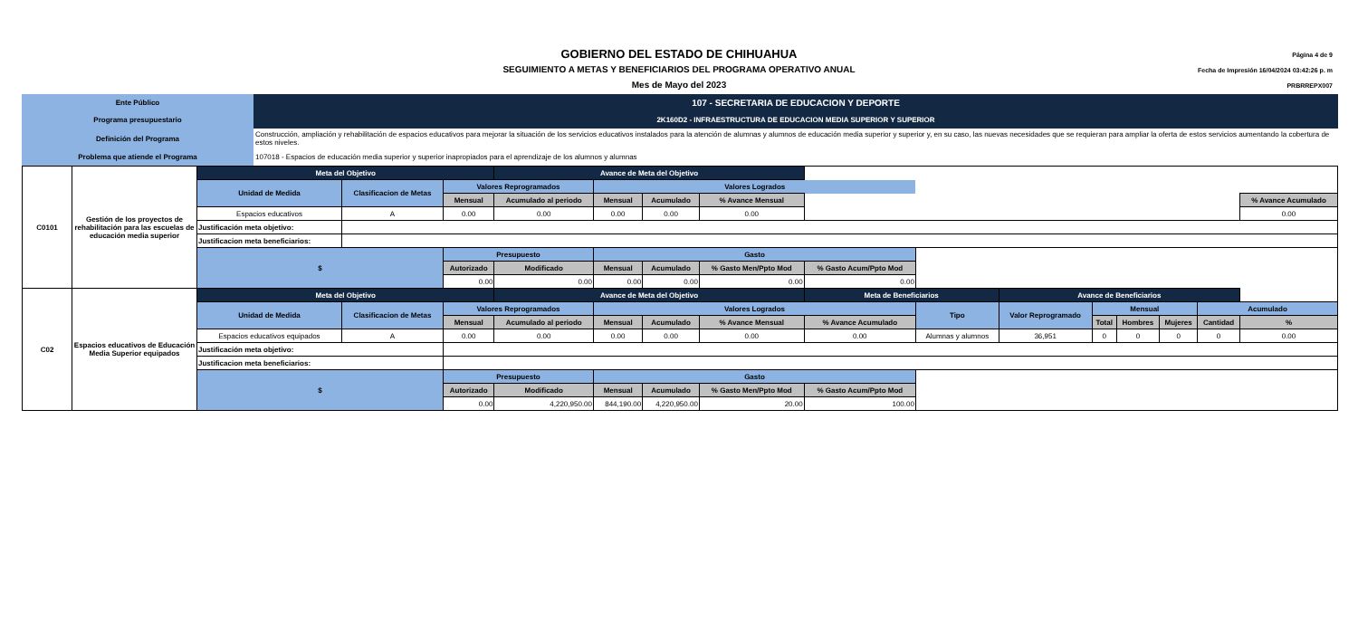GOBIERNO DEL ESTADO DE CHIHUAHUA
SEGUIMIENTO A METAS Y BENEFICIARIOS DEL PROGRAMA OPERATIVO ANUAL
Mes de Mayo del 2023
Página 4 de 9
Fecha de Impresión 16/04/2024 03:42:26 p. m
PRBRREPX007
| Ente Público | 107 - SECRETARIA DE EDUCACION Y DEPORTE |
| Programa presupuestario | 2K160D2 - INFRAESTRUCTURA DE EDUCACION MEDIA SUPERIOR Y SUPERIOR |
| Definición del Programa | Construcción, ampliación y rehabilitación de espacios educativos para mejorar la situación de los servicios educativos instalados para la atención de alumnas y alumnos de educación media superior y superior y, en su caso, las nuevas necesidades que se requieran para ampliar la oferta de estos servicios aumentando la cobertura de estos niveles. |
| Problema que atiende el Programa | 107018 - Espacios de educación media superior y superior inapropiados para el aprendizaje de los alumnos y alumnas |
| C0101 | Gestión de los proyectos de rehabilitación para las escuelas de educación media superior | Meta del Objetivo | | | Avance de Meta del Objetivo | | | | | | | | | | | |
| | | Unidad de Medida | Clasificacion de Metas | Valores Reprogramados | | Valores Logrados | | | | | | | | | | |
| | | | | Mensual | Acumulado al periodo | Mensual | Acumulado | % Avance Mensual | | | | | | | | % Avance Acumulado |
| | | Espacios educativos | A | 0.00 | 0.00 | 0.00 | 0.00 | 0.00 | | | | | | | | 0.00 |
| | | Justificación meta objetivo: | | | | | | | | | | | | | | |
| | | Justificacion meta beneficiarios: | | | | | | | | | | | | | | |
| | | $ | | Presupuesto | | Gasto | | | | | | | | | | |
| | | | | Autorizado | Modificado | Mensual | Acumulado | % Gasto Men/Ppto Mod | % Gasto Acum/Ppto Mod | | | | | | | |
| | | | | 0.00 | 0.00 | 0.00 | 0.00 | 0.00 | 0.00 | | | | | | | |
| C02 | Espacios educativos de Educación Media Superior equipados | Meta del Objetivo | | | Avance de Meta del Objetivo | | | | Meta de Beneficiarios | | Avance de Beneficiarios | | | | | |
| | | Unidad de Medida | Clasificacion de Metas | Valores Reprogramados | | Valores Logrados | | | | Tipo | Valor Reprogramado | Mensual | | | Acumulado | |
| | | | | Mensual | Acumulado al periodo | Mensual | Acumulado | % Avance Mensual | % Avance Acumulado | | | Total | Hombres | Mujeres | Cantidad | % |
| | | Espacios educativos equipados | A | 0.00 | 0.00 | 0.00 | 0.00 | 0.00 | 0.00 | Alumnas y alumnos | 36,951 | 0 | 0 | 0 | 0 | 0.00 |
| | | Justificación meta objetivo: | | | | | | | | | | | | | | |
| | | Justificacion meta beneficiarios: | | | | | | | | | | | | | | |
| | | $ | | Presupuesto | | Gasto | | | | | | | | | | |
| | | | | Autorizado | Modificado | Mensual | Acumulado | % Gasto Men/Ppto Mod | % Gasto Acum/Ppto Mod | | | | | | | |
| | | | | 0.00 | 4,220,950.00 | 844,190.00 | 4,220,950.00 | 20.00 | 100.00 | | | | | | | |